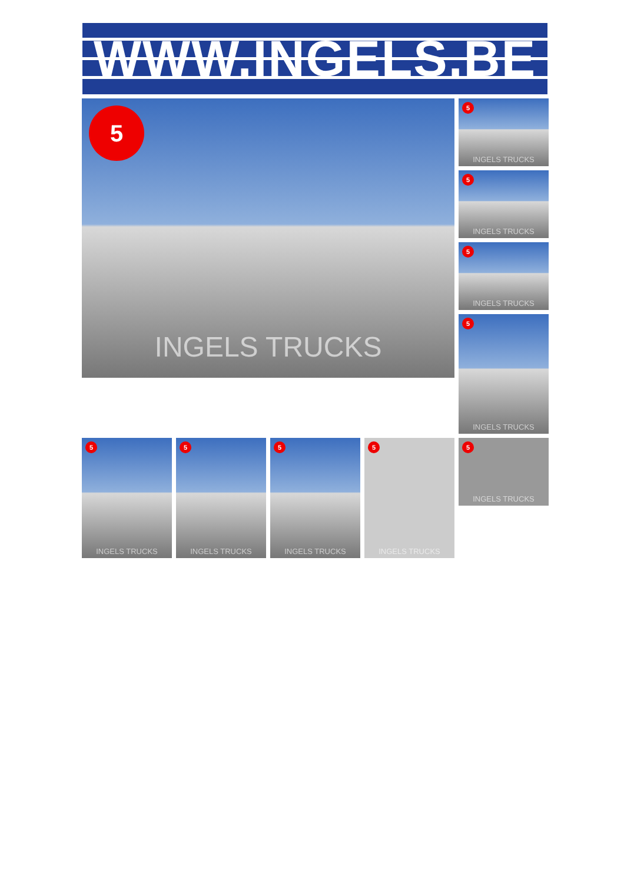WWW.INGELS.BE
5
INGELS TRUCKS
5
INGELS TRUCKS
5
INGELS TRUCKS
5
INGELS TRUCKS
5
INGELS TRUCKS
5
INGELS TRUCKS
5
INGELS TRUCKS
5
INGELS TRUCKS
5
INGELS TRUCKS
5
INGELS TRUCKS